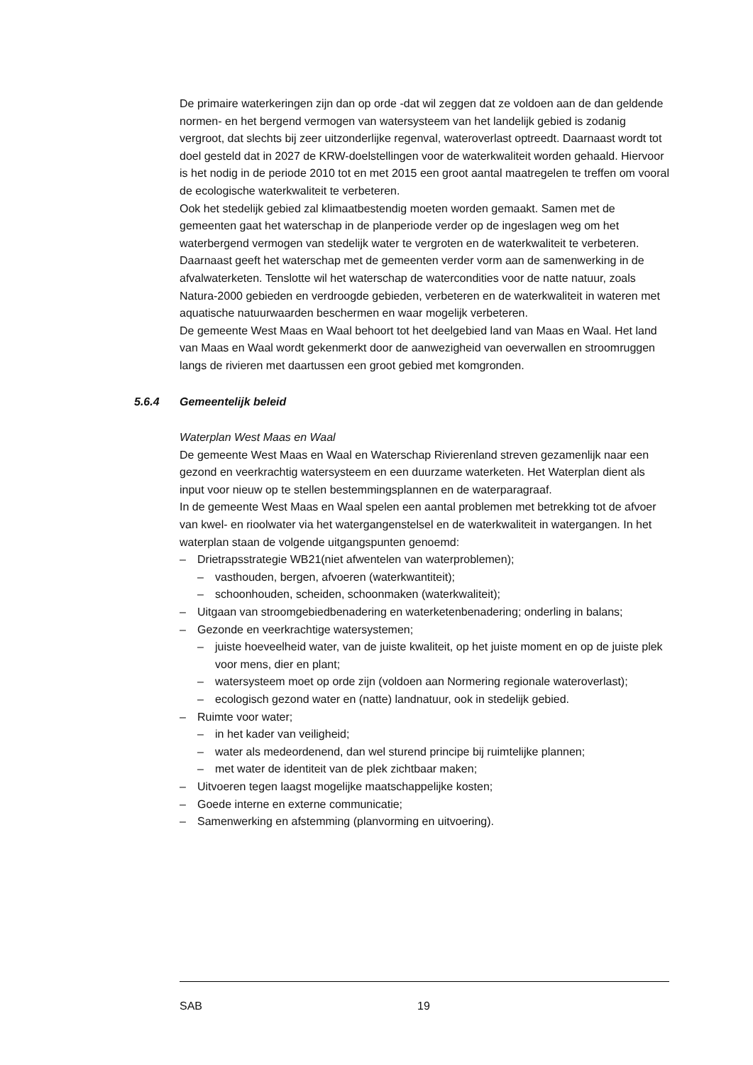De primaire waterkeringen zijn dan op orde -dat wil zeggen dat ze voldoen aan de dan geldende normen- en het bergend vermogen van watersysteem van het landelijk gebied is zodanig vergroot, dat slechts bij zeer uitzonderlijke regenval, wateroverlast optreedt. Daarnaast wordt tot doel gesteld dat in 2027 de KRW-doelstellingen voor de waterkwaliteit worden gehaald. Hiervoor is het nodig in de periode 2010 tot en met 2015 een groot aantal maatregelen te treffen om vooral de ecologische waterkwaliteit te verbeteren.
Ook het stedelijk gebied zal klimaatbestendig moeten worden gemaakt. Samen met de gemeenten gaat het waterschap in de planperiode verder op de ingeslagen weg om het waterbergend vermogen van stedelijk water te vergroten en de waterkwaliteit te verbeteren. Daarnaast geeft het waterschap met de gemeenten verder vorm aan de samenwerking in de afvalwaterketen. Tenslotte wil het waterschap de watercondities voor de natte natuur, zoals Natura-2000 gebieden en verdroogde gebieden, verbeteren en de waterkwaliteit in wateren met aquatische natuurwaarden beschermen en waar mogelijk verbeteren.
De gemeente West Maas en Waal behoort tot het deelgebied land van Maas en Waal. Het land van Maas en Waal wordt gekenmerkt door de aanwezigheid van oeverwallen en stroomruggen langs de rivieren met daartussen een groot gebied met komgronden.
5.6.4 Gemeentelijk beleid
Waterplan West Maas en Waal
De gemeente West Maas en Waal en Waterschap Rivierenland streven gezamenlijk naar een gezond en veerkrachtig watersysteem en een duurzame waterketen. Het Waterplan dient als input voor nieuw op te stellen bestemmingsplannen en de waterparagraaf.
In de gemeente West Maas en Waal spelen een aantal problemen met betrekking tot de afvoer van kwel- en rioolwater via het watergangenstelsel en de waterkwaliteit in watergangen. In het waterplan staan de volgende uitgangspunten genoemd:
Drietrapsstrategie WB21(niet afwentelen van waterproblemen);
vasthouden, bergen, afvoeren (waterkwantiteit);
schoonhouden, scheiden, schoonmaken (waterkwaliteit);
Uitgaan van stroomgebiedbenadering en waterketenbenadering; onderling in balans;
Gezonde en veerkrachtige watersystemen;
juiste hoeveelheid water, van de juiste kwaliteit, op het juiste moment en op de juiste plek voor mens, dier en plant;
watersysteem moet op orde zijn (voldoen aan Normering regionale wateroverlast);
ecologisch gezond water en (natte) landnatuur, ook in stedelijk gebied.
Ruimte voor water;
in het kader van veiligheid;
water als medeordenend, dan wel sturend principe bij ruimtelijke plannen;
met water de identiteit van de plek zichtbaar maken;
Uitvoeren tegen laagst mogelijke maatschappelijke kosten;
Goede interne en externe communicatie;
Samenwerking en afstemming (planvorming en uitvoering).
SAB 19